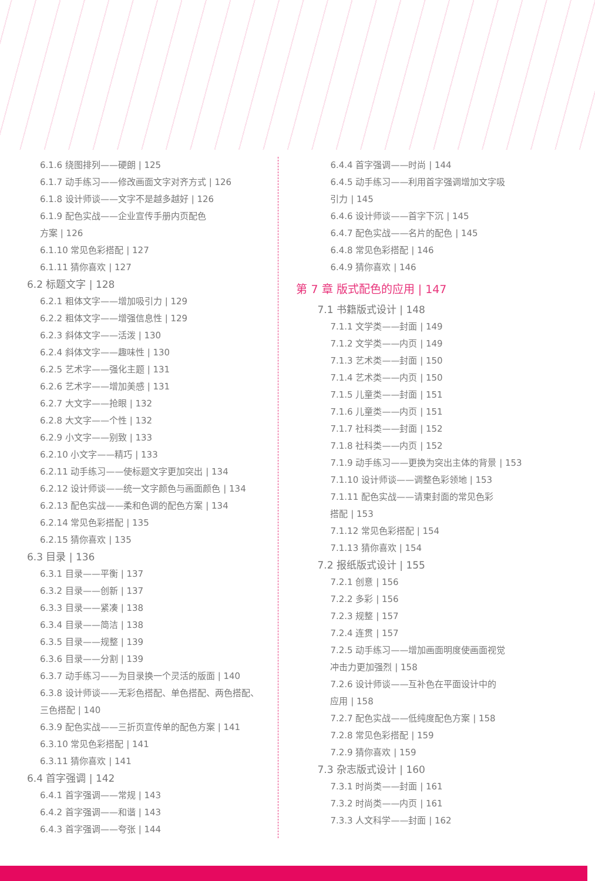6.1.6 绕图排列——硬朗 | 125
6.1.7 动手练习——修改画面文字对齐方式 | 126
6.1.8 设计师谈——文字不是越多越好 | 126
6.1.9 配色实战——企业宣传手册内页配色
方案 | 126
6.1.10 常见色彩搭配 | 127
6.1.11 猜你喜欢 | 127
6.2 标题文字 | 128
6.2.1 粗体文字——增加吸引力 | 129
6.2.2 粗体文字——增强信息性 | 129
6.2.3 斜体文字——活泼 | 130
6.2.4 斜体文字——趣味性 | 130
6.2.5 艺术字——强化主题 | 131
6.2.6 艺术字——增加美感 | 131
6.2.7 大文字——抢眼 | 132
6.2.8 大文字——个性 | 132
6.2.9 小文字——别致 | 133
6.2.10 小文字——精巧 | 133
6.2.11 动手练习——使标题文字更加突出 | 134
6.2.12 设计师谈——统一文字颜色与画面颜色 | 134
6.2.13 配色实战——柔和色调的配色方案 | 134
6.2.14 常见色彩搭配 | 135
6.2.15 猜你喜欢 | 135
6.3 目录 | 136
6.3.1 目录——平衡 | 137
6.3.2 目录——创新 | 137
6.3.3 目录——紧凑 | 138
6.3.4 目录——简洁 | 138
6.3.5 目录——规整 | 139
6.3.6 目录——分割 | 139
6.3.7 动手练习——为目录换一个灵活的版面 | 140
6.3.8 设计师谈——无彩色搭配、单色搭配、两色搭配、
三色搭配 | 140
6.3.9 配色实战——三折页宣传单的配色方案 | 141
6.3.10 常见色彩搭配 | 141
6.3.11 猜你喜欢 | 141
6.4 首字强调 | 142
6.4.1 首字强调——常规 | 143
6.4.2 首字强调——和谐 | 143
6.4.3 首字强调——夸张 | 144
6.4.4 首字强调——时尚 | 144
6.4.5 动手练习——利用首字强调增加文字吸
引力 | 145
6.4.6 设计师谈——首字下沉 | 145
6.4.7 配色实战——名片的配色 | 145
6.4.8 常见色彩搭配 | 146
6.4.9 猜你喜欢 | 146
第 7 章 版式配色的应用 | 147
7.1 书籍版式设计 | 148
7.1.1 文学类——封面 | 149
7.1.2 文学类——内页 | 149
7.1.3 艺术类——封面 | 150
7.1.4 艺术类——内页 | 150
7.1.5 儿童类——封面 | 151
7.1.6 儿童类——内页 | 151
7.1.7 社科类——封面 | 152
7.1.8 社科类——内页 | 152
7.1.9 动手练习——更换为突出主体的背景 | 153
7.1.10 设计师谈——调整色彩领地 | 153
7.1.11 配色实战——请柬封面的常见色彩
搭配 | 153
7.1.12 常见色彩搭配 | 154
7.1.13 猜你喜欢 | 154
7.2 报纸版式设计 | 155
7.2.1 创意 | 156
7.2.2 多彩 | 156
7.2.3 规整 | 157
7.2.4 连贯 | 157
7.2.5 动手练习——增加画面明度使画面视觉
冲击力更加强烈 | 158
7.2.6 设计师谈——互补色在平面设计中的
应用 | 158
7.2.7 配色实战——低纯度配色方案 | 158
7.2.8 常见色彩搭配 | 159
7.2.9 猜你喜欢 | 159
7.3 杂志版式设计 | 160
7.3.1 时尚类——封面 | 161
7.3.2 时尚类——内页 | 161
7.3.3 人文科学——封面 | 162